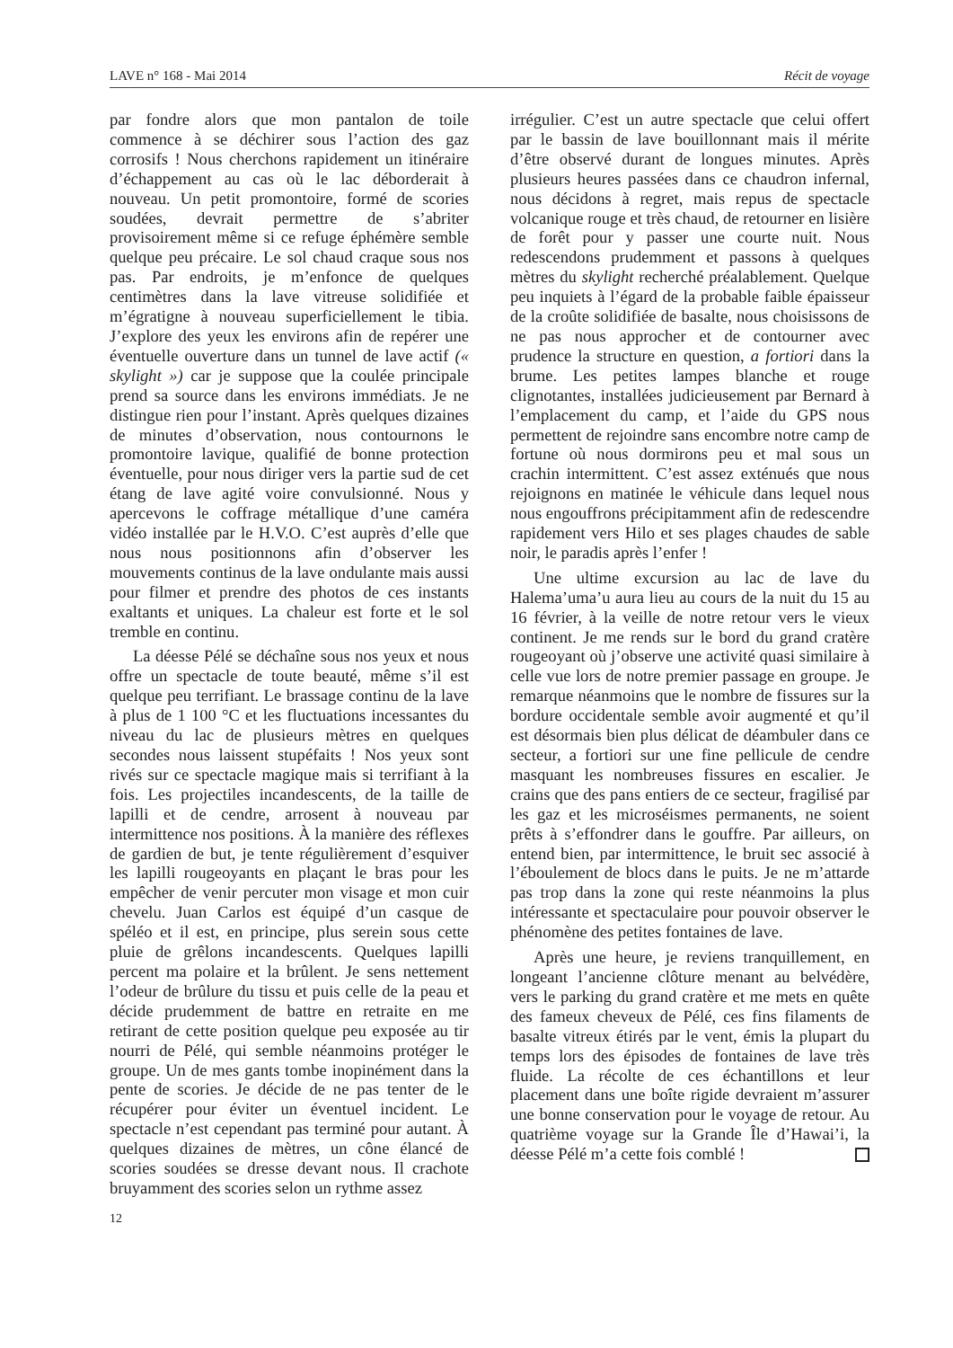LAVE n° 168 - Mai 2014 Récit de voyage
par fondre alors que mon pantalon de toile commence à se déchirer sous l’action des gaz corrosifs ! Nous cherchons rapidement un itinéraire d’échappement au cas où le lac déborderait à nouveau. Un petit promontoire, formé de scories soudées, devrait permettre de s’abriter provisoirement même si ce refuge éphémère semble quelque peu précaire. Le sol chaud craque sous nos pas. Par endroits, je m’enfonce de quelques centimètres dans la lave vitreuse solidifiée et m’égratigne à nouveau superficiellement le tibia. J’explore des yeux les environs afin de repérer une éventuelle ouverture dans un tunnel de lave actif (« skylight ») car je suppose que la coulée principale prend sa source dans les environs immédiats. Je ne distingue rien pour l’instant. Après quelques dizaines de minutes d’observation, nous contournons le promontoire lavique, qualifié de bonne protection éventuelle, pour nous diriger vers la partie sud de cet étang de lave agité voire convulsionné. Nous y apercevons le coffrage métallique d’une caméra vidéo installée par le H.V.O. C’est auprès d’elle que nous nous positionnons afin d’observer les mouvements continus de la lave ondulante mais aussi pour filmer et prendre des photos de ces instants exaltants et uniques. La chaleur est forte et le sol tremble en continu.
La déesse Pélé se déchaîne sous nos yeux et nous offre un spectacle de toute beauté, même s’il est quelque peu terrifiant. Le brassage continu de la lave à plus de 1 100 °C et les fluctuations incessantes du niveau du lac de plusieurs mètres en quelques secondes nous laissent stupéfaits ! Nos yeux sont rivés sur ce spectacle magique mais si terrifiant à la fois. Les projectiles incandescents, de la taille de lapilli et de cendre, arrosent à nouveau par intermittence nos positions. À la manière des réflexes de gardien de but, je tente régulièrement d’esquiver les lapilli rougeoyants en plaçant le bras pour les empêcher de venir percuter mon visage et mon cuir chevelu. Juan Carlos est équipé d’un casque de spéléo et il est, en principe, plus serein sous cette pluie de grêlons incandescents. Quelques lapilli percent ma polaire et la brûlent. Je sens nettement l’odeur de brûlure du tissu et puis celle de la peau et décide prudemment de battre en retraite en me retirant de cette position quelque peu exposée au tir nourri de Pélé, qui semble néanmoins protéger le groupe. Un de mes gants tombe inopinément dans la pente de scories. Je décide de ne pas tenter de le récupérer pour éviter un éventuel incident. Le spectacle n’est cependant pas terminé pour autant. À quelques dizaines de mètres, un cône élancé de scories soudées se dresse devant nous. Il crachote bruyamment des scories selon un rythme assez
irrégulier. C’est un autre spectacle que celui offert par le bassin de lave bouillonnant mais il mérite d’être observé durant de longues minutes. Après plusieurs heures passées dans ce chaudron infernal, nous décidons à regret, mais repus de spectacle volcanique rouge et très chaud, de retourner en lisière de forêt pour y passer une courte nuit. Nous redescendons prudemment et passons à quelques mètres du skylight recherché préalablement. Quelque peu inquiets à l’égard de la probable faible épaisseur de la croûte solidifiée de basalte, nous choisissons de ne pas nous approcher et de contourner avec prudence la structure en question, a fortiori dans la brume. Les petites lampes blanche et rouge clignotantes, installées judicieusement par Bernard à l’emplacement du camp, et l’aide du GPS nous permettent de rejoindre sans encombre notre camp de fortune où nous dormirons peu et mal sous un crachin intermittent. C’est assez exténués que nous rejoignons en matinée le véhicule dans lequel nous nous engouffrons précipitamment afin de redescendre rapidement vers Hilo et ses plages chaudes de sable noir, le paradis après l’enfer !
Une ultime excursion au lac de lave du Halema’uma’u aura lieu au cours de la nuit du 15 au 16 février, à la veille de notre retour vers le vieux continent. Je me rends sur le bord du grand cratère rougeoyant où j’observe une activité quasi similaire à celle vue lors de notre premier passage en groupe. Je remarque néanmoins que le nombre de fissures sur la bordure occidentale semble avoir augmenté et qu’il est désormais bien plus délicat de déambuler dans ce secteur, a fortiori sur une fine pellicule de cendre masquant les nombreuses fissures en escalier. Je crains que des pans entiers de ce secteur, fragilisé par les gaz et les microséismes permanents, ne soient prêts à s’effondrer dans le gouffre. Par ailleurs, on entend bien, par intermittence, le bruit sec associé à l’éboulement de blocs dans le puits. Je ne m’attarde pas trop dans la zone qui reste néanmoins la plus intéressante et spectaculaire pour pouvoir observer le phénomène des petites fontaines de lave.
Après une heure, je reviens tranquillement, en longeant l’ancienne clôture menant au belvédère, vers le parking du grand cratère et me mets en quête des fameux cheveux de Pélé, ces fins filaments de basalte vitreux étirés par le vent, émis la plupart du temps lors des épisodes de fontaines de lave très fluide. La récolte de ces échantillons et leur placement dans une boîte rigide devraient m’assurer une bonne conservation pour le voyage de retour. Au quatrième voyage sur la Grande Île d’Hawai’i, la déesse Pélé m’a cette fois comblé !
12